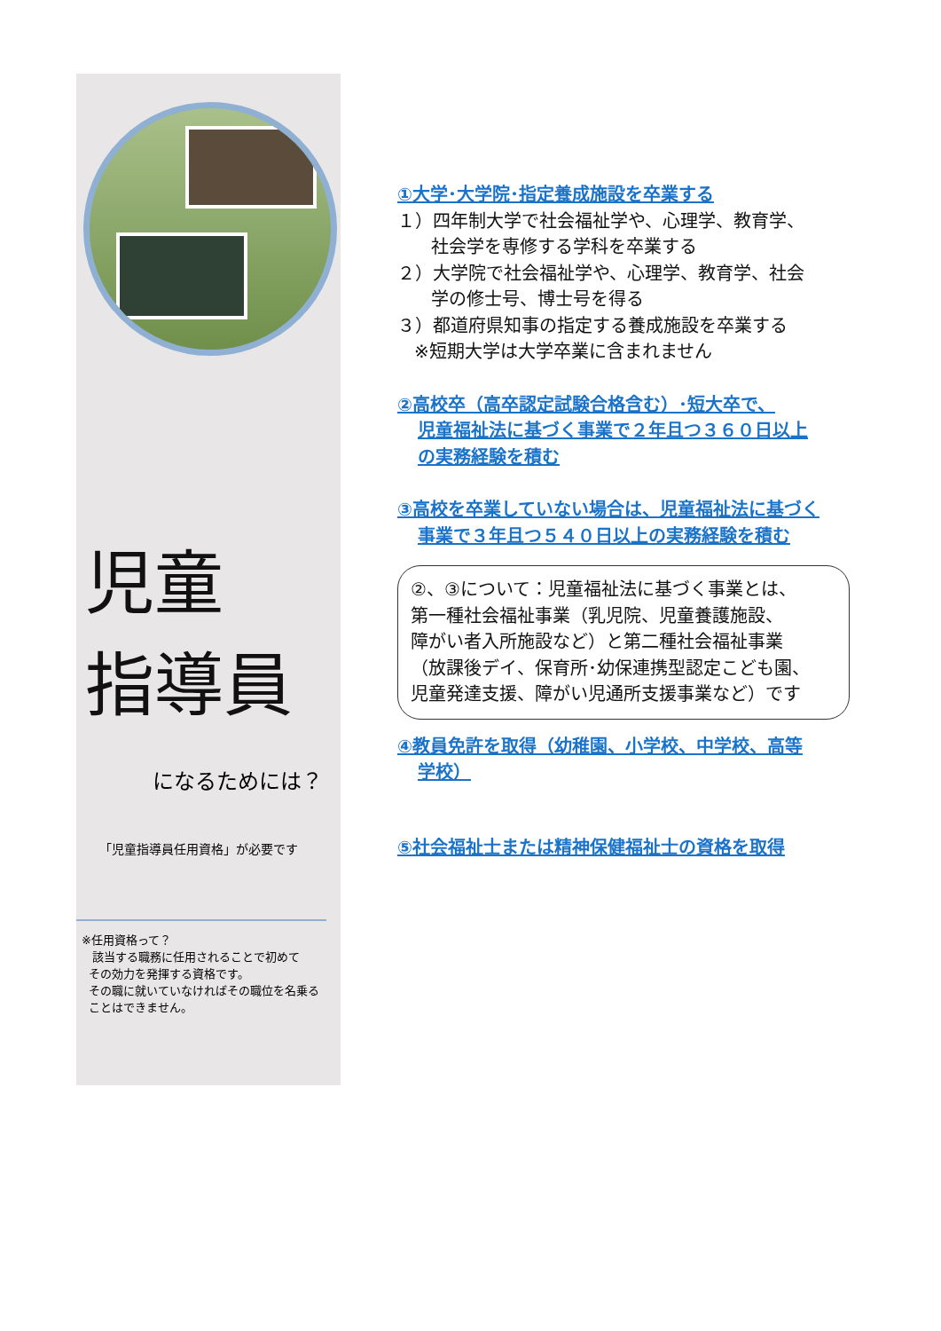児童
指導員
になるためには？
「児童指導員任用資格」が必要です
※任用資格って？
該当する職務に任用されることで初めて
その効力を発揮する資格です。
その職に就いていなければその職位を名乗る
ことはできません。
①大学･大学院･指定養成施設を卒業する
１）四年制大学で社会福祉学や、心理学、教育学、
社会学を専修する学科を卒業する
２）大学院で社会福祉学や、心理学、教育学、社会
学の修士号、博士号を得る
３）都道府県知事の指定する養成施設を卒業する
※短期大学は大学卒業に含まれません
②高校卒（高卒認定試験合格含む）･短大卒で、
児童福祉法に基づく事業で２年且つ３６０日以上
の実務経験を積む
③高校を卒業していない場合は、児童福祉法に基づく
事業で３年且つ５４０日以上の実務経験を積む
②、③について：児童福祉法に基づく事業とは、
第一種社会福祉事業（乳児院、児童養護施設、
障がい者入所施設など）と第二種社会福祉事業
（放課後デイ、保育所･幼保連携型認定こども園、
児童発達支援、障がい児通所支援事業など）です
④教員免許を取得（幼稚園、小学校、中学校、高等
学校）
⑤社会福祉士または精神保健福祉士の資格を取得